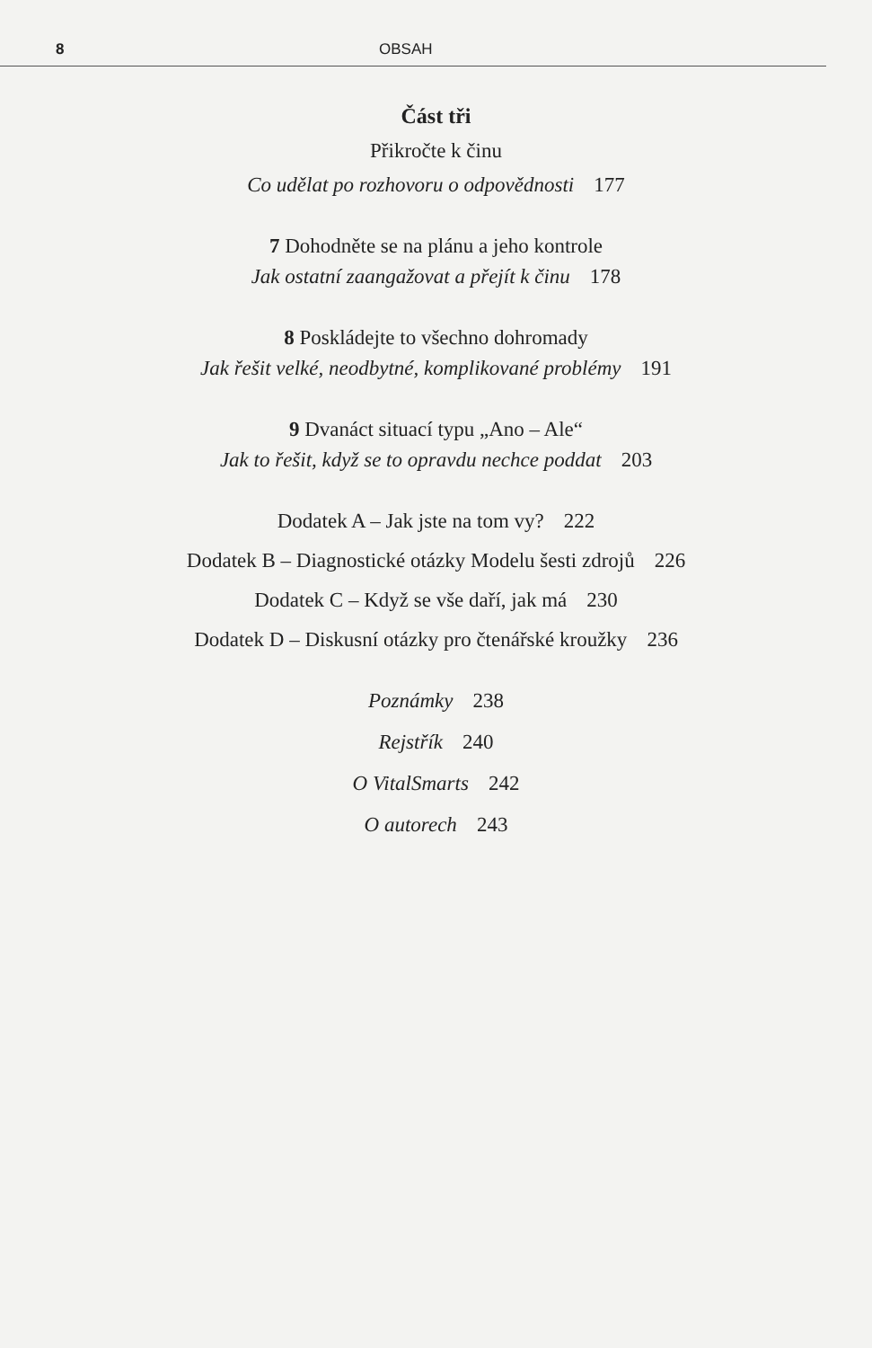8 OBSAH
Část tři
Přikročte k činu
Co udělat po rozhovoru o odpovědnosti 177
7 Dohodněte se na plánu a jeho kontrole
Jak ostatní zaangažovat a přejít k činu 178
8 Poskládejte to všechno dohromady
Jak řešit velké, neodbytné, komplikované problémy 191
9 Dvanáct situací typu „Ano – Ale“
Jak to řešit, když se to opravdu nechce poddat 203
Dodatek A – Jak jste na tom vy? 222
Dodatek B – Diagnostické otázky Modelu šesti zdrojů 226
Dodatek C – Když se vše daří, jak má 230
Dodatek D – Diskusní otázky pro čtenářské kroužky 236
Poznámky 238
Rejstřík 240
O VitalSmarts 242
O autorech 243